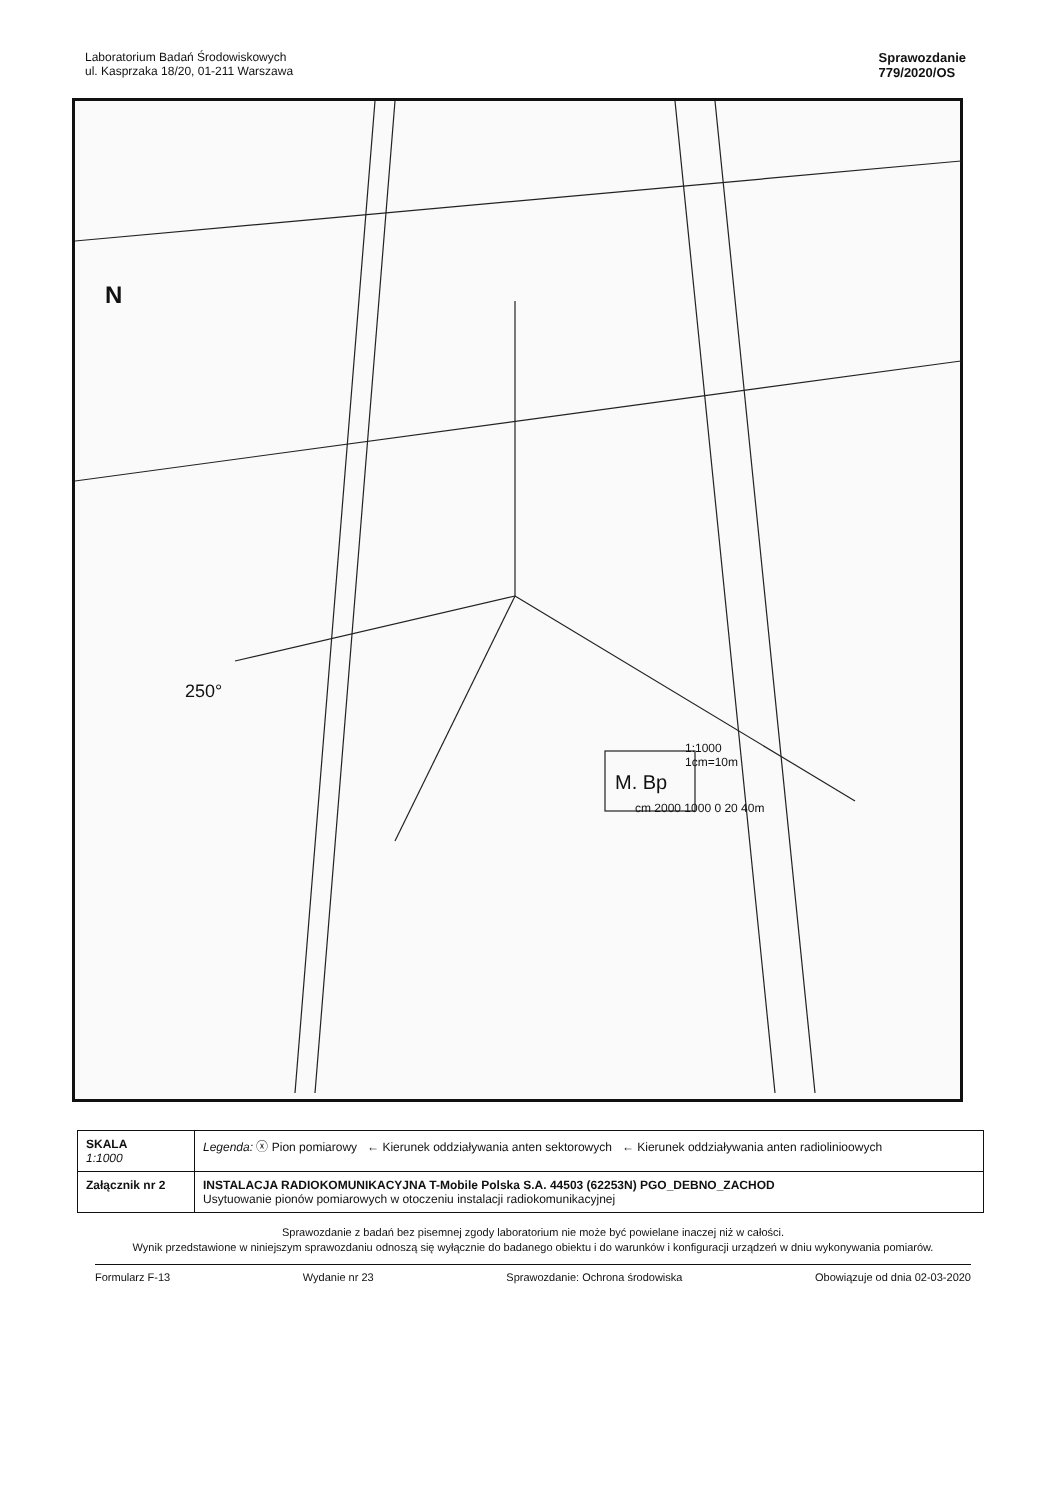Laboratorium Badań Środowiskowych
ul. Kasprzaka 18/20, 01-211 Warszawa
Sprawozdanie
779/2020/OS
M. Bp
250°
1:1000
1cm=10m
cm 2000 1000 0 20 40m
N
| SKALA 1:1000 | Legenda: ⓧ Pion pomiarowy ← Kierunek oddziaływania anten sektorowych ← Kierunek oddziaływania anten radiolinioowych |
| Załącznik nr 2 | INSTALACJA RADIOKOMUNIKACYJNA T-Mobile Polska S.A. 44503 (62253N) PGO_DEBNO_ZACHOD Usytuowanie pionów pomiarowych w otoczeniu instalacji radiokomunikacyjnej |
Sprawozdanie z badań bez pisemnej zgody laboratorium nie może być powielane inaczej niż w całości.
Wynik przedstawione w niniejszym sprawozdaniu odnoszą się wyłącznie do badanego obiektu i do warunków i konfiguracji urządzeń w dniu wykonywania pomiarów.
Formularz F-13 Wydanie nr 23 Sprawozdanie: Ochrona środowiska Obowiązuje od dnia 02-03-2020